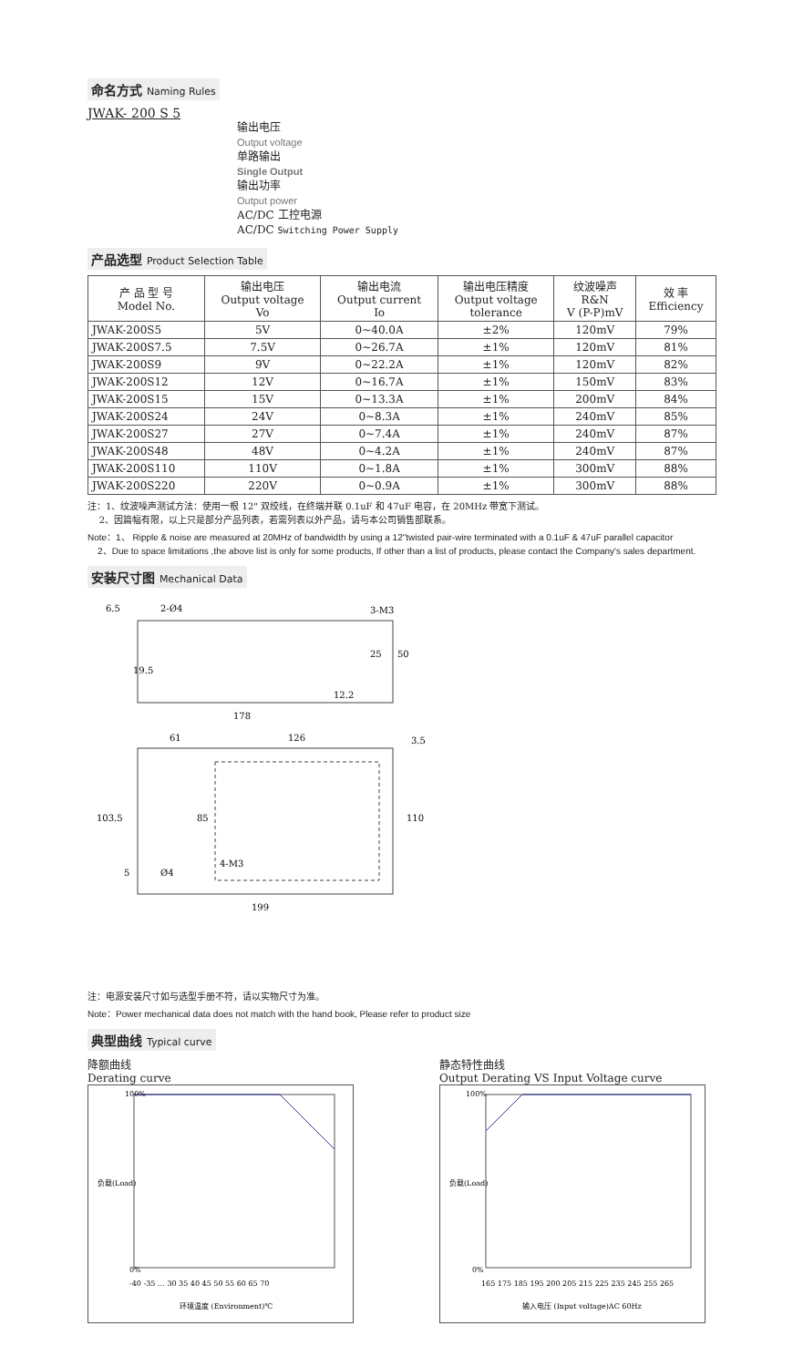命名方式 Naming Rules
JWAK- 200 S 5
输出电压
Output voltage
单路输出
Single Output
输出功率
Output power
AC/DC 工控电源
AC/DC Switching Power Supply
产品选型 Product Selection Table
| 产 品 型 号 Model No. | 输出电压 Output voltage Vo | 输出电流 Output current Io | 输出电压精度 Output voltage tolerance | 纹波噪声 R&N V (P-P)mV | 效 率 Efficiency |
| --- | --- | --- | --- | --- | --- |
| JWAK-200S5 | 5V | 0~40.0A | ±2% | 120mV | 79% |
| JWAK-200S7.5 | 7.5V | 0~26.7A | ±1% | 120mV | 81% |
| JWAK-200S9 | 9V | 0~22.2A | ±1% | 120mV | 82% |
| JWAK-200S12 | 12V | 0~16.7A | ±1% | 150mV | 83% |
| JWAK-200S15 | 15V | 0~13.3A | ±1% | 200mV | 84% |
| JWAK-200S24 | 24V | 0~8.3A | ±1% | 240mV | 85% |
| JWAK-200S27 | 27V | 0~7.4A | ±1% | 240mV | 87% |
| JWAK-200S48 | 48V | 0~4.2A | ±1% | 240mV | 87% |
| JWAK-200S110 | 110V | 0~1.8A | ±1% | 300mV | 88% |
| JWAK-200S220 | 220V | 0~0.9A | ±1% | 300mV | 88% |
注：1、纹波噪声测试方法：使用一根 12" 双绞线，在终端并联 0.1uF 和 47uF 电容，在 20MHz 带宽下测试。
2、因篇幅有限，以上只是部分产品列表，若需列表以外产品，请与本公司销售部联系。
Note：1、 Ripple & noise are measured at 20MHz of bandwidth by using a 12"twisted pair-wire terminated with a 0.1uF & 47uF parallel capacitor
2、Due to space limitations ,the above list is only for some products, If other than a list of products, please contact the Company's sales department.
安装尺寸图 Mechanical Data
6.5
2-Ø4
3-M3
50
25
19.5
12.2
178
61
126
3.5
103.5
85
110
5
Ø4
4-M3
199
注：电源安装尺寸如与选型手册不符，请以实物尺寸为准。
Note：Power mechanical data does not match with the hand book, Please refer to product size
典型曲线 Typical curve
降额曲线
Derating curve
负载(Load)
100%
0%
-40 -35 … 30 35 40 45 50 55 60 65 70
环境温度 (Environment)℃
静态特性曲线
Output Derating VS Input Voltage curve
负载(Load)
100%
0%
165 175 185 195 200 205 215 225 235 245 255 265
输入电压 (Input voltage)AC 60Hz